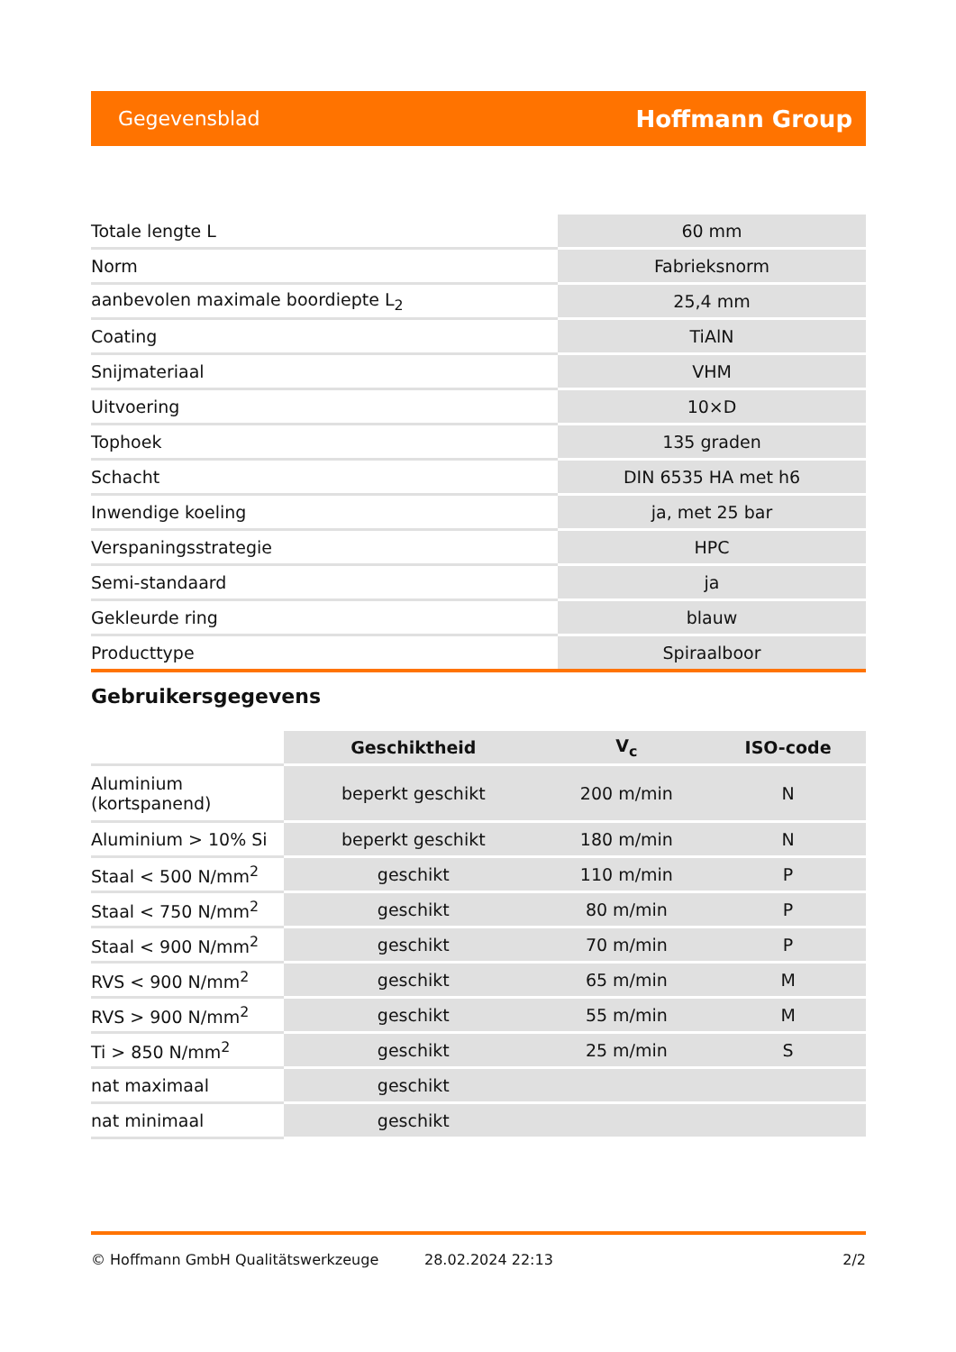Gegevensblad Hoffmann Group
| Totale lengte L | 60 mm |
| Norm | Fabrieksnorm |
| aanbevolen maximale boordiepte L<sub>2</sub> | 25,4 mm |
| Coating | TiAlN |
| Snijmateriaal | VHM |
| Uitvoering | 10×D |
| Tophoek | 135 graden |
| Schacht | DIN 6535 HA met h6 |
| Inwendige koeling | ja, met 25 bar |
| Verspaningsstrategie | HPC |
| Semi-standaard | ja |
| Gekleurde ring | blauw |
| Producttype | Spiraalboor |
Gebruikersgegevens
| | Geschiktheid | V<sub>c</sub> | ISO-code |
| Aluminium (kortspanend) | beperkt geschikt | 200 m/min | N |
| Aluminium > 10% Si | beperkt geschikt | 180 m/min | N |
| Staal < 500 N/mm<sup>2</sup> | geschikt | 110 m/min | P |
| Staal < 750 N/mm<sup>2</sup> | geschikt | 80 m/min | P |
| Staal < 900 N/mm<sup>2</sup> | geschikt | 70 m/min | P |
| RVS < 900 N/mm<sup>2</sup> | geschikt | 65 m/min | M |
| RVS > 900 N/mm<sup>2</sup> | geschikt | 55 m/min | M |
| Ti > 850 N/mm<sup>2</sup> | geschikt | 25 m/min | S |
| nat maximaal | geschikt | | |
| nat minimaal | geschikt | | |
© Hoffmann GmbH Qualitätswerkzeuge 28.02.2024 22:13 2/2